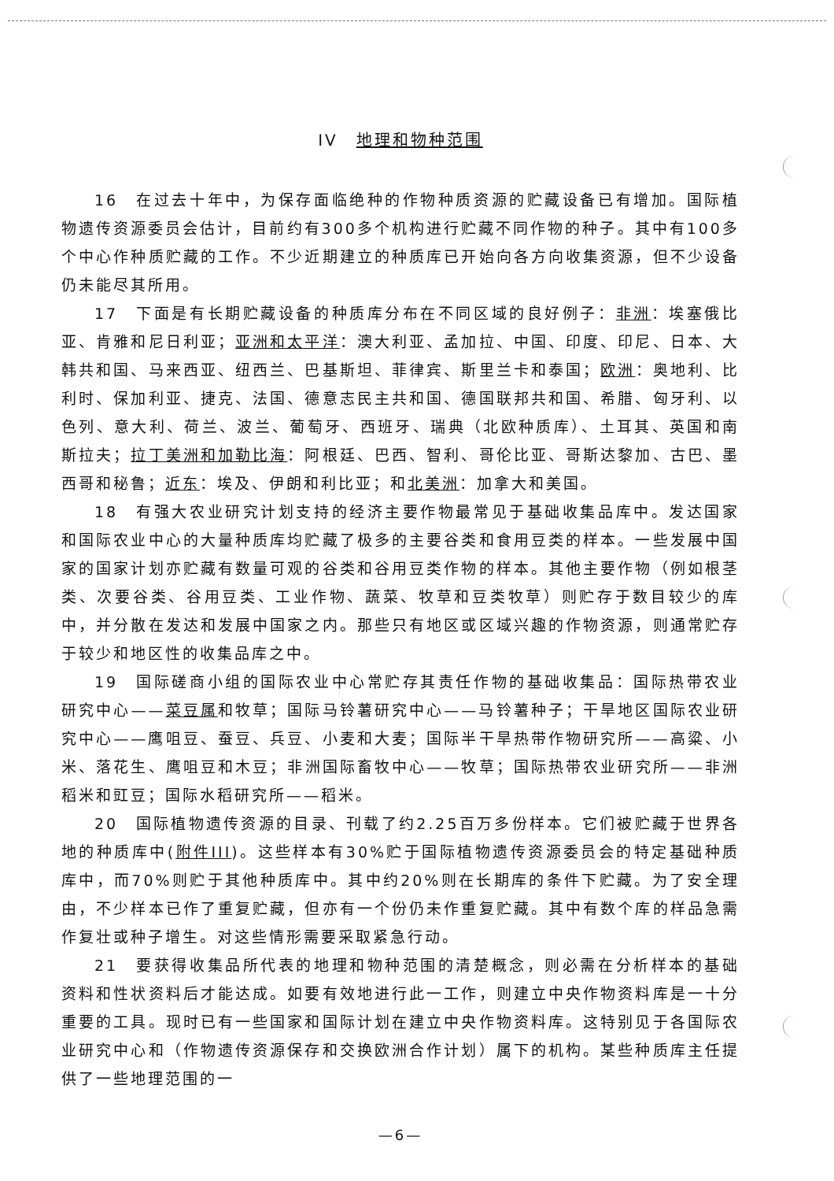IV　地理和物种范围
16　在过去十年中，为保存面临绝种的作物种质资源的贮藏设备已有增加。国际植物遗传资源委员会估计，目前约有300多个机构进行贮藏不同作物的种子。其中有100多个中心作种质贮藏的工作。不少近期建立的种质库已开始向各方向收集资源，但不少设备仍未能尽其所用。
17　下面是有长期贮藏设备的种质库分布在不同区域的良好例子：非洲：埃塞俄比亚、肯雅和尼日利亚；亚洲和太平洋：澳大利亚、孟加拉、中国、印度、印尼、日本、大韩共和国、马来西亚、纽西兰、巴基斯坦、菲律宾、斯里兰卡和泰国；欧洲：奥地利、比利时、保加利亚、捷克、法国、德意志民主共和国、德国联邦共和国、希腊、匈牙利、以色列、意大利、荷兰、波兰、葡萄牙、西班牙、瑞典（北欧种质库）、土耳其、英国和南斯拉夫；拉丁美洲和加勒比海：阿根廷、巴西、智利、哥伦比亚、哥斯达黎加、古巴、墨西哥和秘鲁；近东：埃及、伊朗和利比亚；和北美洲：加拿大和美国。
18　有强大农业研究计划支持的经济主要作物最常见于基础收集品库中。发达国家和国际农业中心的大量种质库均贮藏了极多的主要谷类和食用豆类的样本。一些发展中国家的国家计划亦贮藏有数量可观的谷类和谷用豆类作物的样本。其他主要作物（例如根茎类、次要谷类、谷用豆类、工业作物、蔬菜、牧草和豆类牧草）则贮存于数目较少的库中，并分散在发达和发展中国家之内。那些只有地区或区域兴趣的作物资源，则通常贮存于较少和地区性的收集品库之中。
19　国际磋商小组的国际农业中心常贮存其责任作物的基础收集品：国际热带农业研究中心——菜豆属和牧草；国际马铃薯研究中心——马铃薯种子；干旱地区国际农业研究中心——鹰咀豆、蚕豆、兵豆、小麦和大麦；国际半干旱热带作物研究所——高粱、小米、落花生、鹰咀豆和木豆；非洲国际畜牧中心——牧草；国际热带农业研究所——非洲稻米和豇豆；国际水稻研究所——稻米。
20　国际植物遗传资源的目录、刊载了约2.25百万多份样本。它们被贮藏于世界各地的种质库中(附件III)。这些样本有30%贮于国际植物遗传资源委员会的特定基础种质库中，而70%则贮于其他种质库中。其中约20%则在长期库的条件下贮藏。为了安全理由，不少样本已作了重复贮藏，但亦有一个份仍未作重复贮藏。其中有数个库的样品急需作复壮或种子增生。对这些情形需要采取紧急行动。
21　要获得收集品所代表的地理和物种范围的清楚概念，则必需在分析样本的基础资料和性状资料后才能达成。如要有效地进行此一工作，则建立中央作物资料库是一十分重要的工具。现时已有一些国家和国际计划在建立中央作物资料库。这特别见于各国际农业研究中心和（作物遗传资源保存和交换欧洲合作计划）属下的机构。某些种质库主任提供了一些地理范围的一
—6—